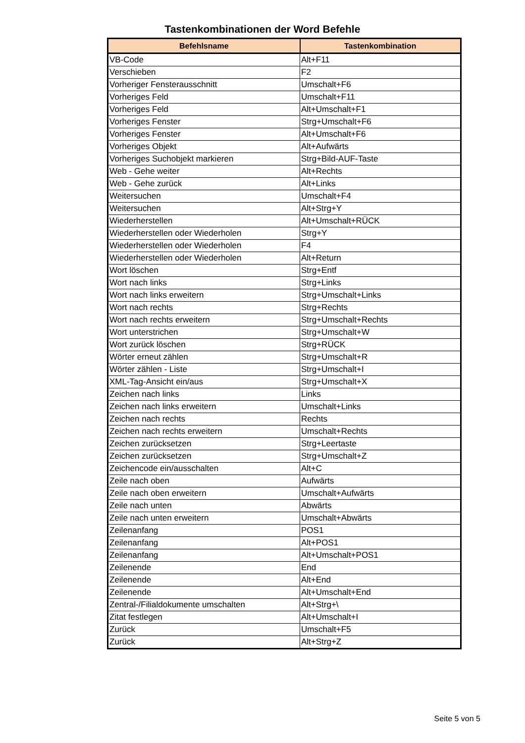Tastenkombinationen der Word Befehle
| Befehlsname | Tastenkombination |
| --- | --- |
| VB-Code | Alt+F11 |
| Verschieben | F2 |
| Vorheriger Fensterausschnitt | Umschalt+F6 |
| Vorheriges Feld | Umschalt+F11 |
| Vorheriges Feld | Alt+Umschalt+F1 |
| Vorheriges Fenster | Strg+Umschalt+F6 |
| Vorheriges Fenster | Alt+Umschalt+F6 |
| Vorheriges Objekt | Alt+Aufwärts |
| Vorheriges Suchobjekt markieren | Strg+Bild-AUF-Taste |
| Web - Gehe weiter | Alt+Rechts |
| Web - Gehe zurück | Alt+Links |
| Weitersuchen | Umschalt+F4 |
| Weitersuchen | Alt+Strg+Y |
| Wiederherstellen | Alt+Umschalt+RÜCK |
| Wiederherstellen oder Wiederholen | Strg+Y |
| Wiederherstellen oder Wiederholen | F4 |
| Wiederherstellen oder Wiederholen | Alt+Return |
| Wort löschen | Strg+Entf |
| Wort nach links | Strg+Links |
| Wort nach links erweitern | Strg+Umschalt+Links |
| Wort nach rechts | Strg+Rechts |
| Wort nach rechts erweitern | Strg+Umschalt+Rechts |
| Wort unterstrichen | Strg+Umschalt+W |
| Wort zurück löschen | Strg+RÜCK |
| Wörter erneut zählen | Strg+Umschalt+R |
| Wörter zählen - Liste | Strg+Umschalt+I |
| XML-Tag-Ansicht ein/aus | Strg+Umschalt+X |
| Zeichen nach links | Links |
| Zeichen nach links erweitern | Umschalt+Links |
| Zeichen nach rechts | Rechts |
| Zeichen nach rechts erweitern | Umschalt+Rechts |
| Zeichen zurücksetzen | Strg+Leertaste |
| Zeichen zurücksetzen | Strg+Umschalt+Z |
| Zeichencode ein/ausschalten | Alt+C |
| Zeile nach oben | Aufwärts |
| Zeile nach oben erweitern | Umschalt+Aufwärts |
| Zeile nach unten | Abwärts |
| Zeile nach unten erweitern | Umschalt+Abwärts |
| Zeilenanfang | POS1 |
| Zeilenanfang | Alt+POS1 |
| Zeilenanfang | Alt+Umschalt+POS1 |
| Zeilenende | End |
| Zeilenende | Alt+End |
| Zeilenende | Alt+Umschalt+End |
| Zentral-/Filialdokumente umschalten | Alt+Strg+\ |
| Zitat festlegen | Alt+Umschalt+I |
| Zurück | Umschalt+F5 |
| Zurück | Alt+Strg+Z |
Seite 5 von 5